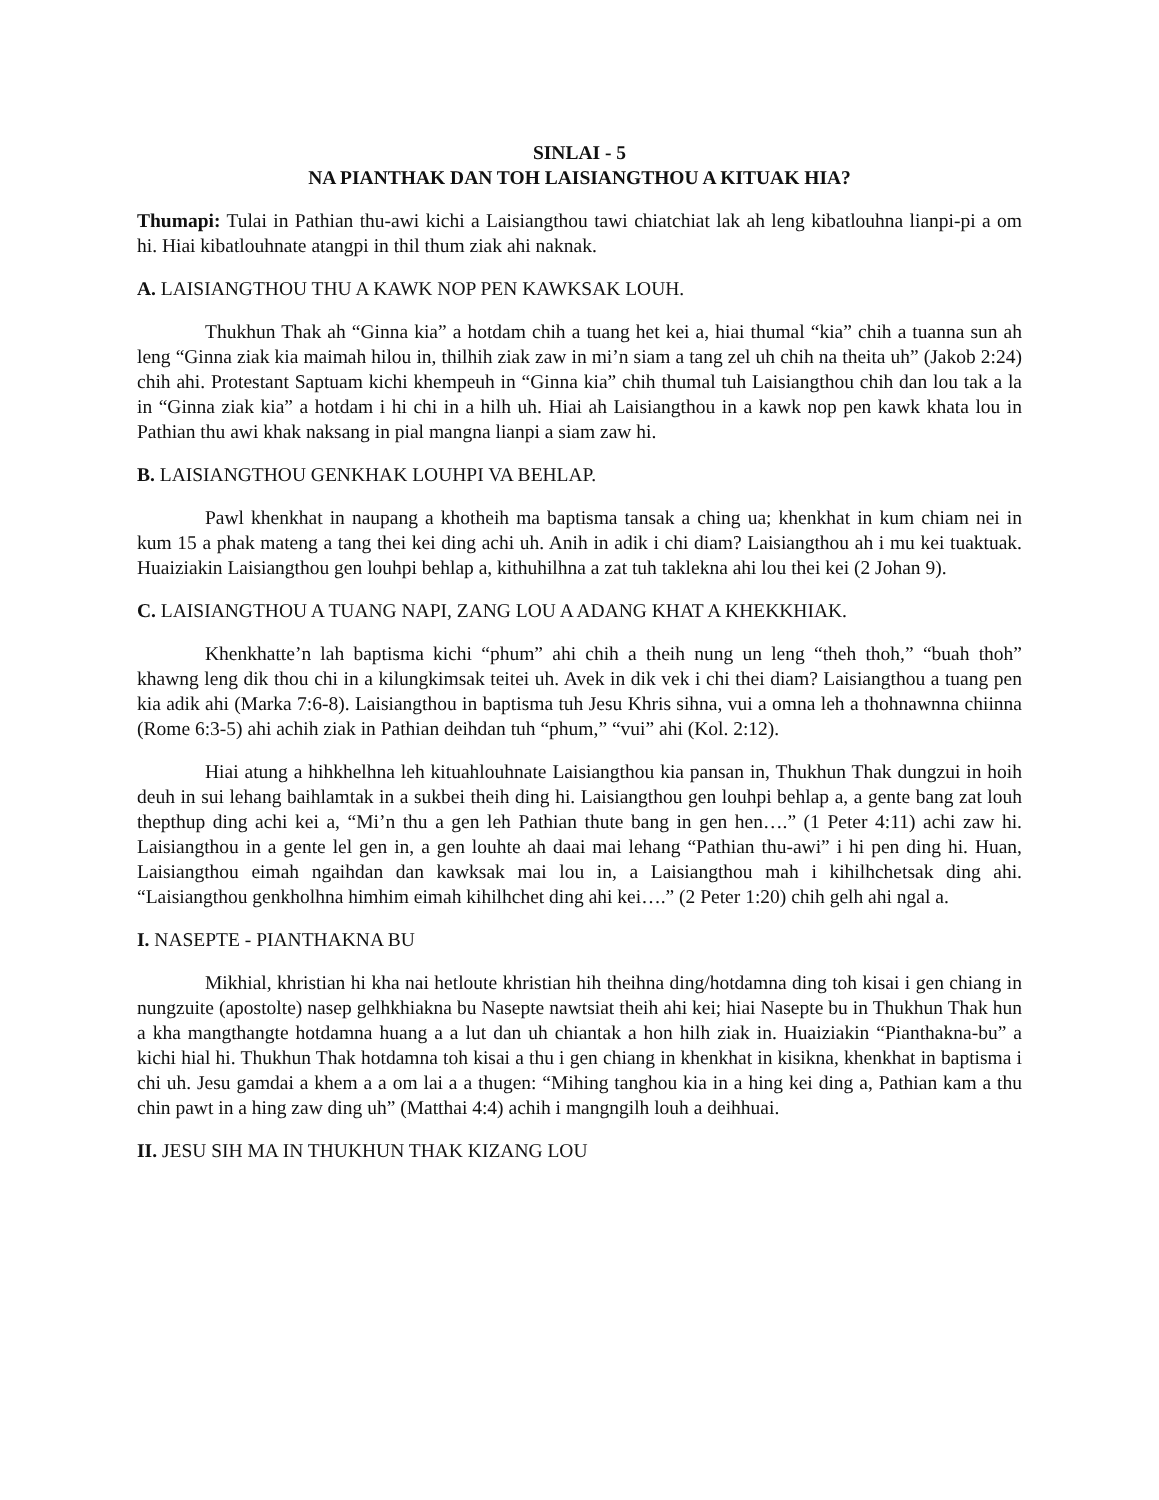SINLAI - 5
NA PIANTHAK DAN TOH LAISIANGTHOU A KITUAK HIA?
Thumapi: Tulai in Pathian thu-awi kichi a Laisiangthou tawi chiatchiat lak ah leng kibatlouhna lianpi-pi a om hi. Hiai kibatlouhnate atangpi in thil thum ziak ahi naknak.
A. LAISIANGTHOU THU A KAWK NOP PEN KAWKSAK LOUH.
Thukhun Thak ah “Ginna kia” a hotdam chih a tuang het kei a, hiai thumal “kia” chih a tuanna sun ah leng “Ginna ziak kia maimah hilou in, thilhih ziak zaw in mi’n siam a tang zel uh chih na theita uh” (Jakob 2:24) chih ahi. Protestant Saptuam kichi khempeuh in “Ginna kia” chih thumal tuh Laisiangthou chih dan lou tak a la in “Ginna ziak kia” a hotdam i hi chi in a hilh uh. Hiai ah Laisiangthou in a kawk nop pen kawk khata lou in Pathian thu awi khak naksang in pial mangna lianpi a siam zaw hi.
B. LAISIANGTHOU GENKHAK LOUHPI VA BEHLAP.
Pawl khenkhat in naupang a khotheih ma baptisma tansak a ching ua; khenkhat in kum chiam nei in kum 15 a phak mateng a tang thei kei ding achi uh. Anih in adik i chi diam? Laisiangthou ah i mu kei tuaktuak. Huaiziakin Laisiangthou gen louhpi behlap a, kithuhilhna a zat tuh taklekna ahi lou thei kei (2 Johan 9).
C. LAISIANGTHOU A TUANG NAPI, ZANG LOU A ADANG KHAT A KHEKKHIAK.
Khenkhatte’n lah baptisma kichi “phum” ahi chih a theih nung un leng “theh thoh,” “buah thoh” khawng leng dik thou chi in a kilungkimsak teitei uh. Avek in dik vek i chi thei diam? Laisiangthou a tuang pen kia adik ahi (Marka 7:6-8). Laisiangthou in baptisma tuh Jesu Khris sihna, vui a omna leh a thohnawnna chiinna (Rome 6:3-5) ahi achih ziak in Pathian deihdan tuh “phum,” “vui” ahi (Kol. 2:12).
Hiai atung a hihkhelhna leh kituahlouhnate Laisiangthou kia pansan in, Thukhun Thak dungzui in hoih deuh in sui lehang baihlamtak in a sukbei theih ding hi. Laisiangthou gen louhpi behlap a, a gente bang zat louh thepthup ding achi kei a, “Mi’n thu a gen leh Pathian thute bang in gen hen….” (1 Peter 4:11) achi zaw hi. Laisiangthou in a gente lel gen in, a gen louhte ah daai mai lehang “Pathian thu-awi” i hi pen ding hi. Huan, Laisiangthou eimah ngaihdan dan kawksak mai lou in, a Laisiangthou mah i kihilhchetsak ding ahi. “Laisiangthou genkholhna himhim eimah kihilhchet ding ahi kei….” (2 Peter 1:20) chih gelh ahi ngal a.
I. NASEPTE - PIANTHAKNA BU
Mikhial, khristian hi kha nai hetloute khristian hih theihna ding/hotdamna ding toh kisai i gen chiang in nungzuite (apostolte) nasep gelhkhiakna bu Nasepte nawtsiat theih ahi kei; hiai Nasepte bu in Thukhun Thak hun a kha mangthangte hotdamna huang a a lut dan uh chiantak a hon hilh ziak in. Huaiziakin “Pianthakna-bu” a kichi hial hi. Thukhun Thak hotdamna toh kisai a thu i gen chiang in khenkhat in kisikna, khenkhat in baptisma i chi uh. Jesu gamdai a khem a a om lai a a thugen: “Mihing tanghou kia in a hing kei ding a, Pathian kam a thu chin pawt in a hing zaw ding uh” (Matthai 4:4) achih i mangngilh louh a deihhuai.
II. JESU SIH MA IN THUKHUN THAK KIZANG LOU